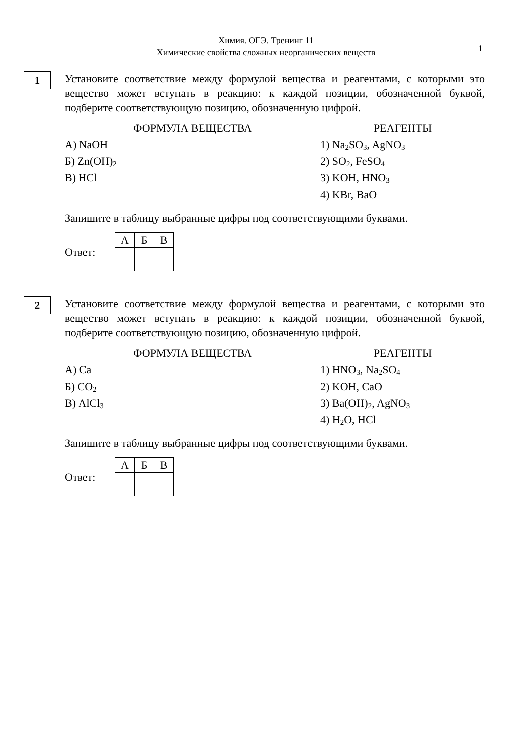Химия. ОГЭ. Тренинг 11
Химические свойства сложных неорганических веществ
1
1
Установите соответствие между формулой вещества и реагентами, с которыми это вещество может вступать в реакцию: к каждой позиции, обозначенной буквой, подберите соответствующую позицию, обозначенную цифрой.
ФОРМУЛА ВЕЩЕСТВА
А) NaOH
Б) Zn(OH)<sub>2</sub>
В) HCl
РЕАГЕНТЫ
1) Na<sub>2</sub>SO<sub>3</sub>, AgNO<sub>3</sub>
2) SO<sub>2</sub>, FeSO<sub>4</sub>
3) KOH, HNO<sub>3</sub>
4) KBr, BaO
Запишите в таблицу выбранные цифры под соответствующими буквами.
Ответ:
| А | Б | В |
2
Установите соответствие между формулой вещества и реагентами, с которыми это вещество может вступать в реакцию: к каждой позиции, обозначенной буквой, подберите соответствующую позицию, обозначенную цифрой.
ФОРМУЛА ВЕЩЕСТВА
А) Ca
Б) CO<sub>2</sub>
В) AlCl<sub>3</sub>
РЕАГЕНТЫ
1) HNO<sub>3</sub>, Na<sub>2</sub>SO<sub>4</sub>
2) KOH, CaO
3) Ba(OH)<sub>2</sub>, AgNO<sub>3</sub>
4) H<sub>2</sub>O, HCl
Запишите в таблицу выбранные цифры под соответствующими буквами.
Ответ:
| А | Б | В |